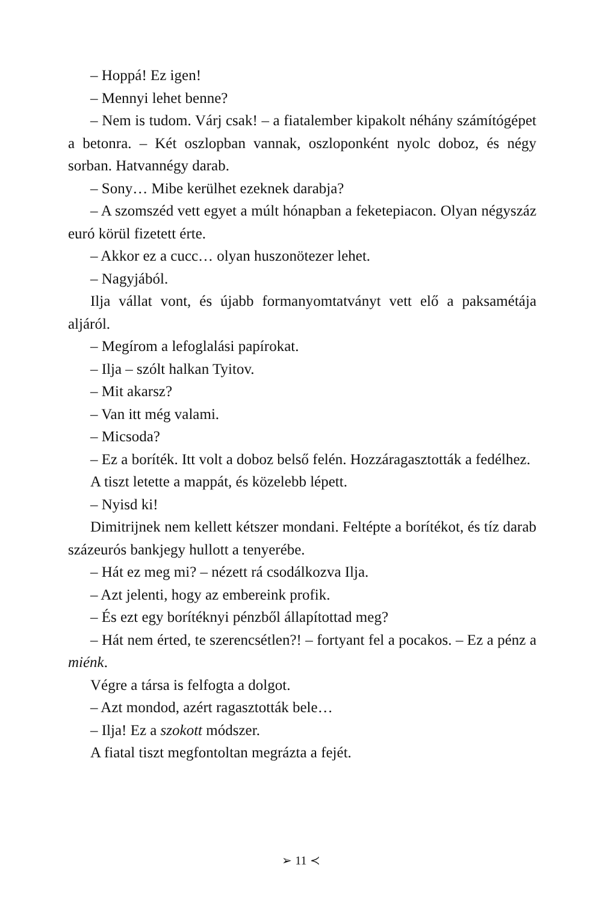– Hoppá! Ez igen!
– Mennyi lehet benne?
– Nem is tudom. Várj csak! – a fiatalember kipakolt néhány számítógépet a betonra. – Két oszlopban vannak, oszloponként nyolc doboz, és négy sorban. Hatvannégy darab.
– Sony… Mibe kerülhet ezeknek darabja?
– A szomszéd vett egyet a múlt hónapban a feketepiacon. Olyan négyszáz euró körül fizetett érte.
– Akkor ez a cucc… olyan huszonötezer lehet.
– Nagyjából.
Ilja vállat vont, és újabb formanyomtatványt vett elő a paksamétája aljáról.
– Megírom a lefoglalási papírokat.
– Ilja – szólt halkan Tyitov.
– Mit akarsz?
– Van itt még valami.
– Micsoda?
– Ez a boríték. Itt volt a doboz belső felén. Hozzáragasztották a fedélhez.
A tiszt letette a mappát, és közelebb lépett.
– Nyisd ki!
Dimitrijnek nem kellett kétszer mondani. Feltépte a borítékot, és tíz darab százeurós bankjegy hullott a tenyerébe.
– Hát ez meg mi? – nézett rá csodálkozva Ilja.
– Azt jelenti, hogy az embereink profik.
– És ezt egy borítéknyi pénzből állapítottad meg?
– Hát nem érted, te szerencsétlen?! – fortyant fel a pocakos. – Ez a pénz a miénk.
Végre a társa is felfogta a dolgot.
– Azt mondod, azért ragasztották bele…
– Ilja! Ez a szokott módszer.
A fiatal tiszt megfontoltan megrázta a fejét.
➢ 11 ≺